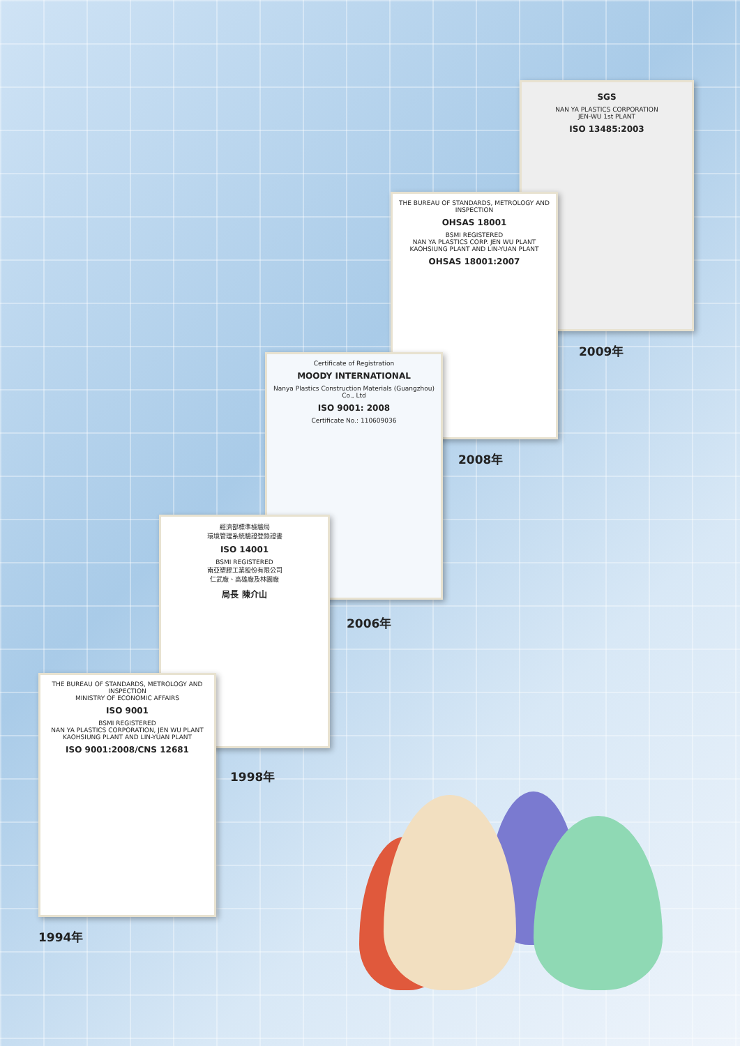SGS
NAN YA PLASTICS CORPORATION
JEN-WU 1st PLANT
ISO 13485:2003
2009年
THE BUREAU OF STANDARDS, METROLOGY AND INSPECTION
OHSAS 18001
BSMI REGISTERED
NAN YA PLASTICS CORP. JEN WU PLANT
KAOHSIUNG PLANT AND LIN-YUAN PLANT
OHSAS 18001:2007
2008年
Certificate of Registration
MOODY INTERNATIONAL
Nanya Plastics Construction Materials (Guangzhou) Co., Ltd
ISO 9001: 2008
Certificate No.: 110609036
2006年
經濟部標準檢驗局
環境管理系統驗證登錄證書
ISO 14001
BSMI REGISTERED
南亞塑膠工業股份有限公司
仁武廠、高雄廠及林園廠
局長 陳介山
1998年
THE BUREAU OF STANDARDS, METROLOGY AND INSPECTION
MINISTRY OF ECONOMIC AFFAIRS
ISO 9001
BSMI REGISTERED
NAN YA PLASTICS CORPORATION, JEN WU PLANT
KAOHSIUNG PLANT AND LIN-YUAN PLANT
ISO 9001:2008/CNS 12681
1994年